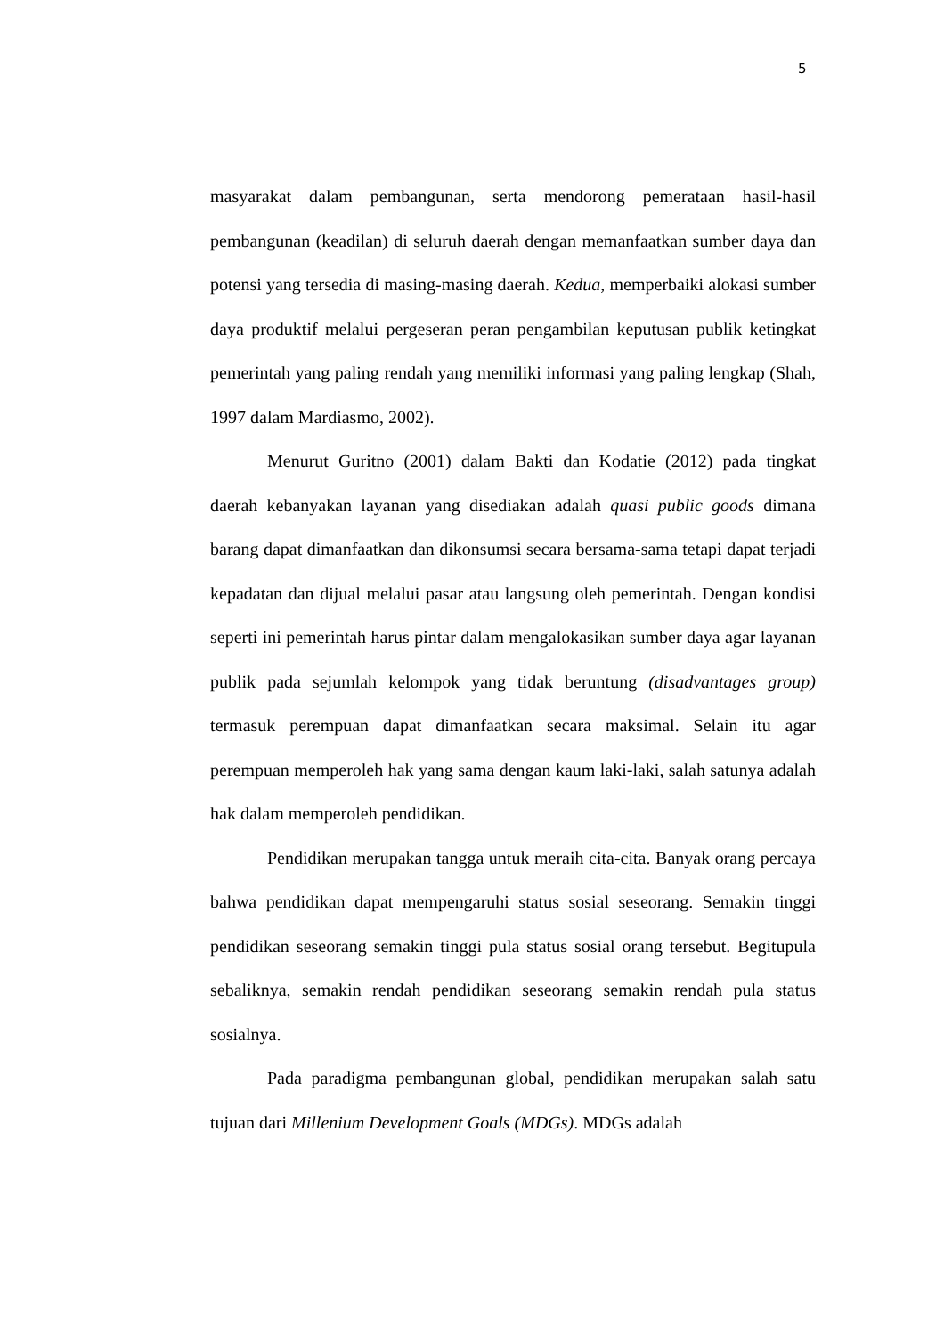5
masyarakat dalam pembangunan, serta mendorong pemerataan hasil-hasil pembangunan (keadilan) di seluruh daerah dengan memanfaatkan sumber daya dan potensi yang tersedia di masing-masing daerah. Kedua, memperbaiki alokasi sumber daya produktif melalui pergeseran peran pengambilan keputusan publik ketingkat pemerintah yang paling rendah yang memiliki informasi yang paling lengkap (Shah, 1997 dalam Mardiasmo, 2002).
Menurut Guritno (2001) dalam Bakti dan Kodatie (2012) pada tingkat daerah kebanyakan layanan yang disediakan adalah quasi public goods dimana barang dapat dimanfaatkan dan dikonsumsi secara bersama-sama tetapi dapat terjadi kepadatan dan dijual melalui pasar atau langsung oleh pemerintah. Dengan kondisi seperti ini pemerintah harus pintar dalam mengalokasikan sumber daya agar layanan publik pada sejumlah kelompok yang tidak beruntung (disadvantages group) termasuk perempuan dapat dimanfaatkan secara maksimal. Selain itu agar perempuan memperoleh hak yang sama dengan kaum laki-laki, salah satunya adalah hak dalam memperoleh pendidikan.
Pendidikan merupakan tangga untuk meraih cita-cita. Banyak orang percaya bahwa pendidikan dapat mempengaruhi status sosial seseorang. Semakin tinggi pendidikan seseorang semakin tinggi pula status sosial orang tersebut. Begitupula sebaliknya, semakin rendah pendidikan seseorang semakin rendah pula status sosialnya.
Pada paradigma pembangunan global, pendidikan merupakan salah satu tujuan dari Millenium Development Goals (MDGs). MDGs adalah